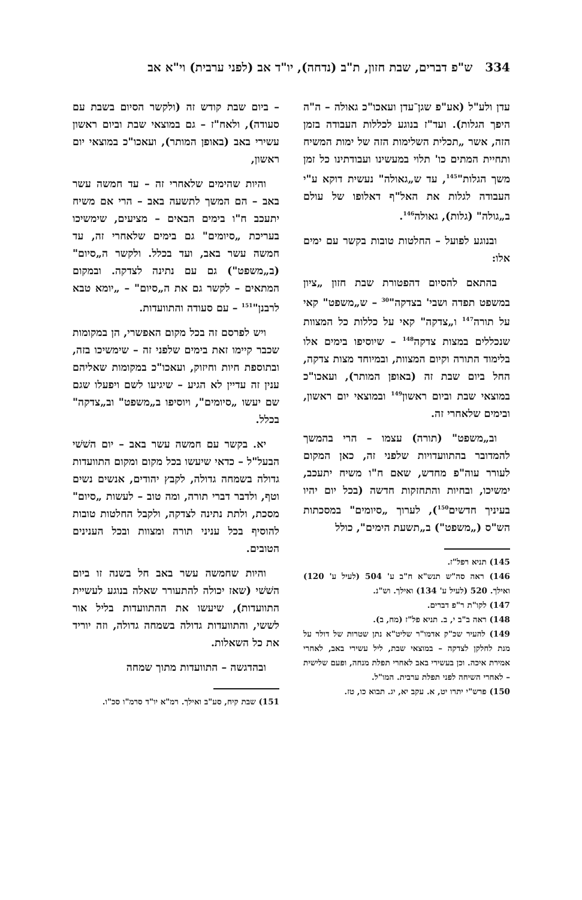334 ש"פ דברים, שבת חזון, ת"ב (נדחה), יו"ד אב (לפני ערבית) וי"א אב
עדן ולע"ל (אע"פ שגן־עדן ועאכו"כ גאולה – ה"ה היפך הגלות). ועד"ז בנוגע לכללות העבודה בזמן הזה, אשר „תכלית השלימות הזה של ימות המשיח ותחיית המתים כו' תלוי במעשינו ועבודתינו כל זמן משך הגלות"<sup>145</sup>, עד ש„גאולה" נעשית דוקא ע"י העבודה לגלות את האל"ף דאלופו של עולם ב„גולה" (גלות), גאולה<sup>146</sup>.
ובנוגע לפועל – החלטות טובות בקשר עם ימים אלו:
בהתאם להסיום דהפטורת שבת חזון „ציון במשפט תפדה ושבי' בצדקה"<sup>30</sup> – ש„משפט" קאי על תורה<sup>147</sup> ו„צדקה" קאי על כללות כל המצוות שנכללים במצות צדקה<sup>148</sup> – שיוסיפו בימים אלו בלימוד התורה וקיום המצוות, ובמיוחד מצות צדקה, החל ביום שבת זה (באופן המותר), ועאכו"כ במוצאי שבת וביום ראשון<sup>149</sup> ובמוצאי יום ראשון, ובימים שלאחרי זה.
וב„משפט" (תורה) עצמו – הרי בהמשך להמדובר בהתוועדויות שלפני זה, כאן המקום לעורר עוה"פ מחדש, שאם ח"ו משיח יתעכב, ימשיכו, ובחיות והתחזקות חדשה (בכל יום יהיו בעיניך חדשים<sup>150</sup>), לערוך „סיומים" במסכתות הש"ס („משפט") ב„תשעת הימים", כולל
145) תניא רפל"ז.
146) ראה סה"ש תנש"א ח"ב ע' 504 (לעיל ע' 120) ואילך. 520 (לעיל ע' 134) ואילך. וש"נ.
147) לקו"ת ר"פ דברים.
148) ראה ב"ב י, ב. תניא פל"ז (מח, ב).
149) להעיר שכ"ק אדמו"ר שליט"א נתן שטרות של דולר על מנת לחלקן לצדקה – במוצאי שבת, ליל עשירי באב, לאחרי אמירת איכה. וכן בעשירי באב לאחרי תפלת מנחה, ופעם שלישית – לאחרי השיחה לפני תפלת ערבית. המו"ל.
150) פרש"י יתרו יט, א. עקב יא, יג. תבוא כו, טז.
– ביום שבת קודש זה (ולקשר הסיום בשבת עם סעודה), ולאח"ז – גם במוצאי שבת וביום ראשון עשירי באב (באופן המותר), ועאכו"כ במוצאי יום ראשון,
והיות שהימים שלאחרי זה – עד חמשה עשר באב – הם המשך לתשעה באב – הרי אם משיח יתעכב ח"ו בימים הבאים – מציעים, שימשיכו בעריכת „סיומים" גם בימים שלאחרי זה, עד חמשה עשר באב, ועד בכלל. ולקשר ה„סיום" (ב„משפט") גם עם נתינה לצדקה. ובמקום המתאים – לקשר גם את ה„סיום" – „יומא טבא לרבנן"<sup>151</sup> – עם סעודה והתוועדות.
ויש לפרסם זה בכל מקום האפשרי, הן במקומות שכבר קיימו זאת בימים שלפני זה – שימשיכו בזה, ובתוספת חיות וחיזוק, ועאכו"כ במקומות שאליהם ענין זה עדיין לא הגיע – שיגיעו לשם ויפעלו שגם שם יעשו „סיומים", ויוסיפו ב„משפט" וב„צדקה" בכלל.
יא. בקשר עם חמשה עשר באב – יום השׁשׁי הבעל"ל – כדאי שיעשו בכל מקום ומקום התוועדות גדולה בשמחה גדולה, לקבץ יהודים, אנשים נשים וטף, ולדבר דברי תורה, ומה טוב – לעשות „סיום" מסכת, ולתת נתינה לצדקה, ולקבל החלטות טובות להוסיף בכל עניני תורה ומצוות ובכל הענינים הטובים.
והיות שחמשה עשר באב חל בשנה זו ביום השׁשׁי (שאז יכולה להתעורר שאלה בנוגע לעשיית התוועדות), שיעשו את ההתוועדות בליל אור לששי, והתוועדות גדולה בשמחה גדולה, וזה יוריד את כל השאלות.
ובהדגשה – התוועדות מתוך שמחה
151) שבת קיח, סע"ב ואילך. רמ"א יו"ד סרמ"ו סכ"ו.